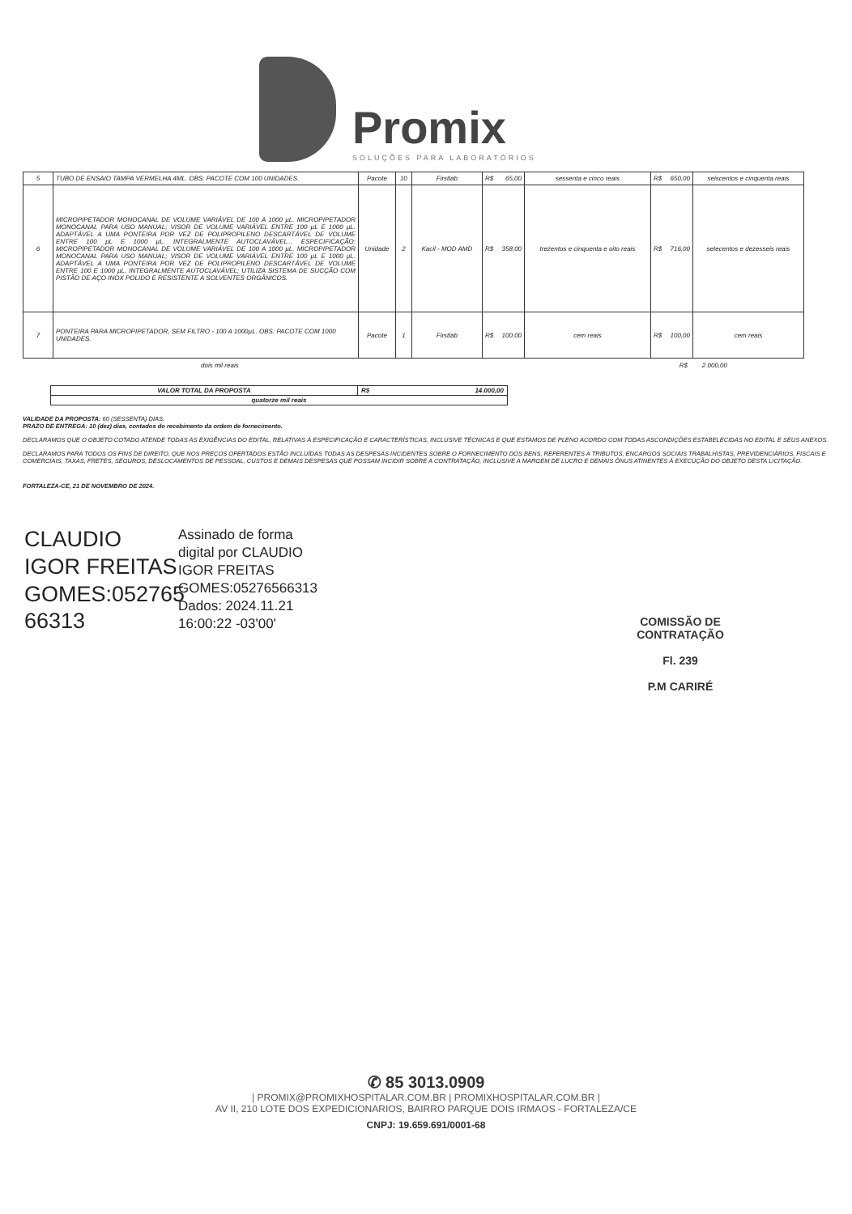Promix
SOLUÇÕES PARA LABORATÓRIOS
| 5 | TUBO DE ENSAIO TAMPA VERMELHA 4ML. OBS: PACOTE COM 100 UNIDADES. | Pacote | 10 | Firstlab | R$ 65,00 | sessenta e cinco reais | R$ 650,00 | seiscentos e cinquenta reais |
| 6 | MICROPIPETADOR MONOCANAL DE VOLUME VARIÁVEL DE 100 A 1000 µL. MICROPIPETADOR MONOCANAL PARA USO MANUAL; VISOR DE VOLUME VARIÁVEL ENTRE 100 µL E 1000 µL. ADAPTÁVEL A UMA PONTEIRA POR VEZ DE POLIPROPILENO DESCARTÁVEL DE VOLUME ENTRE 100 µL E 1000 µL. INTEGRALMENTE AUTOCLAVÁVEL... ESPECIFICAÇÃO: MICROPIPETADOR MONOCANAL DE VOLUME VARIÁVEL DE 100 A 1000 µL. MICROPIPETADOR MONOCANAL PARA USO MANUAL; VISOR DE VOLUME VARIÁVEL ENTRE 100 µL E 1000 µL. ADAPTÁVEL A UMA PONTEIRA POR VEZ DE POLIPROPILENO DESCARTÁVEL DE VOLUME ENTRE 100 E 1000 µL. INTEGRALMENTE AUTOCLAVÁVEL; UTILIZA SISTEMA DE SUCÇÃO COM PISTÃO DE AÇO INOX POLIDO E RESISTENTE A SOLVENTES ORGÂNICOS. | Unidade | 2 | Kacil - MOD AMD | R$ 358,00 | trezentos e cinquenta e oito reais | R$ 716,00 | setecentos e dezesseis reais |
| 7 | PONTEIRA PARA MICROPIPETADOR, SEM FILTRO - 100 A 1000µL. OBS: PACOTE COM 1000 UNIDADES. | Pacote | 1 | Firstlab | R$ 100,00 | cem reais | R$ 100,00 | cem reais |
dois mil reais R$ 2.000,00
| VALOR TOTAL DA PROPOSTA | R$ 14.000,00 |
| quatorze mil reais | |
VALIDADE DA PROPOSTA: 60 (SESSENTA) DIAS.
PRAZO DE ENTREGA: 10 (dez) dias, contados do recebimento da ordem de fornecimento.
DECLARAMOS QUE O OBJETO COTADO ATENDE TODAS AS EXIGÊNCIAS DO EDITAL, RELATIVAS À ESPECIFICAÇÃO E CARACTERÍSTICAS, INCLUSIVE TÉCNICAS E QUE ESTAMOS DE PLENO ACORDO COM TODAS ASCONDIÇÕES ESTABELECIDAS NO EDITAL E SEUS ANEXOS.
DECLARAMOS PARA TODOS OS FINS DE DIREITO, QUE NOS PREÇOS OFERTADOS ESTÃO INCLUÍDAS TODAS AS DESPESAS INCIDENTES SOBRE O FORNECIMENTO DOS BENS, REFERENTES A TRIBUTOS, ENCARGOS SOCIAIS TRABALHISTAS, PREVIDENCIÁRIOS, FISCAIS E COMERCIAIS, TAXAS, FRETES, SEGUROS, DESLOCAMENTOS DE PESSOAL, CUSTOS E DEMAIS DESPESAS QUE POSSAM INCIDIR SOBRE A CONTRATAÇÃO, INCLUSIVE A MARGEM DE LUCRO E DEMAIS ÔNUS ATINENTES Á EXECUÇÃO DO OBJETO DESTA LICITAÇÃO.
FORTALEZA-CE, 21 DE NOVEMBRO DE 2024.
CLAUDIO IGOR FREITAS GOMES:052765 66313
Assinado de forma
digital por CLAUDIO
IGOR FREITAS
GOMES:05276566313
Dados: 2024.11.21
16:00:22 -03'00'
COMISSÃO DE CONTRATAÇÃO
Fl. 239
P.M CARIRÉ
✆ 85 3013.0909
| PROMIX@PROMIXHOSPITALAR.COM.BR | PROMIXHOSPITALAR.COM.BR |
AV II, 210 LOTE DOS EXPEDICIONARIOS, BAIRRO PARQUE DOIS IRMAOS - FORTALEZA/CE
CNPJ: 19.659.691/0001-68